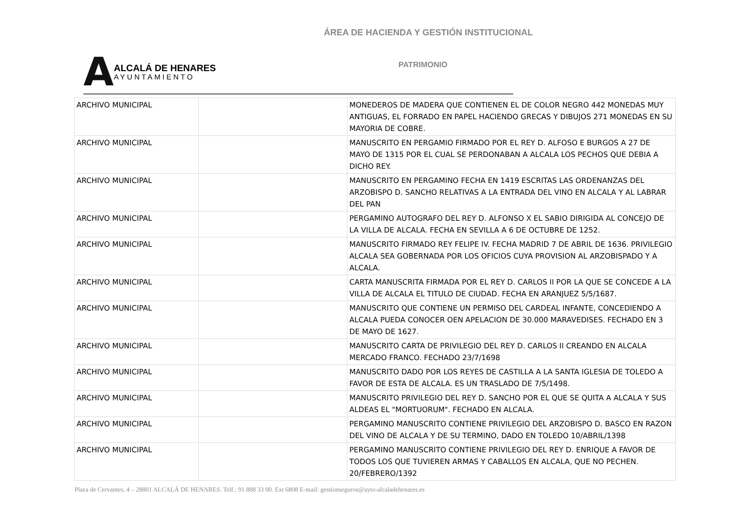ÁREA DE HACIENDA Y GESTIÓN INSTITUCIONAL
A
ALCALÁ DE HENARES
AYUNTAMIENTO
PATRIMONIO
| ARCHIVO MUNICIPAL | | MONEDEROS DE MADERA QUE CONTIENEN EL DE COLOR NEGRO 442 MONEDAS MUY ANTIGUAS, EL FORRADO EN PAPEL HACIENDO GRECAS Y DIBUJOS 271 MONEDAS EN SU MAYORIA DE COBRE. |
| ARCHIVO MUNICIPAL | | MANUSCRITO EN PERGAMIO FIRMADO POR EL REY D. ALFOSO E BURGOS A 27 DE MAYO DE 1315 POR EL CUAL SE PERDONABAN A ALCALA LOS PECHOS QUE DEBIA A DICHO REY. |
| ARCHIVO MUNICIPAL | | MANUSCRITO EN PERGAMINO FECHA EN 1419 ESCRITAS LAS ORDENANZAS DEL ARZOBISPO D. SANCHO RELATIVAS A LA ENTRADA DEL VINO EN ALCALA Y AL LABRAR DEL PAN |
| ARCHIVO MUNICIPAL | | PERGAMINO AUTOGRAFO DEL REY D. ALFONSO X EL SABIO DIRIGIDA AL CONCEJO DE LA VILLA DE ALCALA. FECHA EN SEVILLA A 6 DE OCTUBRE DE 1252. |
| ARCHIVO MUNICIPAL | | MANUSCRITO FIRMADO REY FELIPE IV. FECHA MADRID 7 DE ABRIL DE 1636. PRIVILEGIO ALCALA SEA GOBERNADA POR LOS OFICIOS CUYA PROVISION AL ARZOBISPADO Y A ALCALA. |
| ARCHIVO MUNICIPAL | | CARTA MANUSCRITA FIRMADA POR EL REY D. CARLOS II POR LA QUE SE CONCEDE A LA VILLA DE ALCALA EL TITULO DE CIUDAD. FECHA EN ARANJUEZ 5/5/1687. |
| ARCHIVO MUNICIPAL | | MANUSCRITO QUE CONTIENE UN PERMISO DEL CARDEAL INFANTE, CONCEDIENDO A ALCALA PUEDA CONOCER OEN APELACION DE 30.000 MARAVEDISES. FECHADO EN 3 DE MAYO DE 1627. |
| ARCHIVO MUNICIPAL | | MANUSCRITO CARTA DE PRIVILEGIO DEL REY D. CARLOS II CREANDO EN ALCALA MERCADO FRANCO. FECHADO 23/7/1698 |
| ARCHIVO MUNICIPAL | | MANUSCRITO DADO POR LOS REYES DE CASTILLA A LA SANTA IGLESIA DE TOLEDO A FAVOR DE ESTA DE ALCALA. ES UN TRASLADO DE 7/5/1498. |
| ARCHIVO MUNICIPAL | | MANUSCRITO PRIVILEGIO DEL REY D. SANCHO POR EL QUE SE QUITA A ALCALA Y SUS ALDEAS EL "MORTUORUM". FECHADO EN ALCALA. |
| ARCHIVO MUNICIPAL | | PERGAMINO MANUSCRITO CONTIENE PRIVILEGIO DEL ARZOBISPO D. BASCO EN RAZON DEL VINO DE ALCALA Y DE SU TERMINO, DADO EN TOLEDO 10/ABRIL/1398 |
| ARCHIVO MUNICIPAL | | PERGAMINO MANUSCRITO CONTIENE PRIVILEGIO DEL REY D. ENRIQUE A FAVOR DE TODOS LOS QUE TUVIEREN ARMAS Y CABALLOS EN ALCALA, QUE NO PECHEN. 20/FEBRERO/1392 |
Plaza de Cervantes, 4 – 28801 ALCALÁ DE HENARES. Telf.: 91 888 33 00. Ext 6808 E-mail: gestionseguros@ayto-alcaladehenares.es